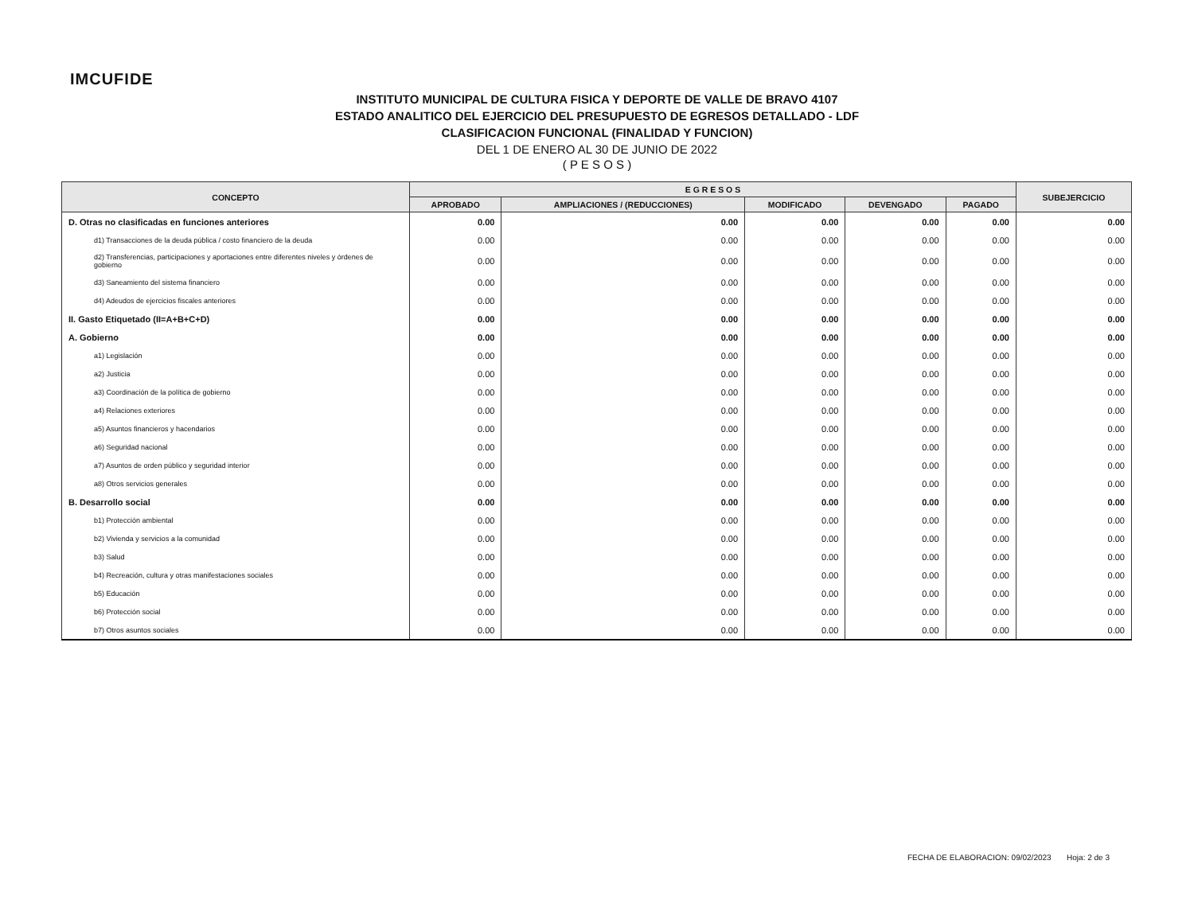IMCUFIDE
INSTITUTO MUNICIPAL DE CULTURA FISICA Y DEPORTE DE VALLE DE BRAVO 4107
ESTADO ANALITICO DEL EJERCICIO DEL PRESUPUESTO DE EGRESOS DETALLADO - LDF
CLASIFICACION FUNCIONAL (FINALIDAD Y FUNCION)
DEL 1 DE ENERO AL 30 DE JUNIO DE 2022
( P E S O S )
| CONCEPTO | E G R E S O S | | | | | SUBEJERCICIO |
| --- | --- | --- | --- | --- | --- | --- |
| | APROBADO | AMPLIACIONES / (REDUCCIONES) | MODIFICADO | DEVENGADO | PAGADO | |
| D. Otras no clasificadas en funciones anteriores | 0.00 | 0.00 | 0.00 | 0.00 | 0.00 | 0.00 |
| d1) Transacciones de la deuda pública / costo financiero de la deuda | 0.00 | 0.00 | 0.00 | 0.00 | 0.00 | 0.00 |
| d2) Transferencias, participaciones y aportaciones entre diferentes niveles y órdenes de gobierno | 0.00 | 0.00 | 0.00 | 0.00 | 0.00 | 0.00 |
| d3) Saneamiento del sistema financiero | 0.00 | 0.00 | 0.00 | 0.00 | 0.00 | 0.00 |
| d4) Adeudos de ejercicios fiscales anteriores | 0.00 | 0.00 | 0.00 | 0.00 | 0.00 | 0.00 |
| II. Gasto Etiquetado (II=A+B+C+D) | 0.00 | 0.00 | 0.00 | 0.00 | 0.00 | 0.00 |
| A. Gobierno | 0.00 | 0.00 | 0.00 | 0.00 | 0.00 | 0.00 |
| a1) Legislación | 0.00 | 0.00 | 0.00 | 0.00 | 0.00 | 0.00 |
| a2) Justicia | 0.00 | 0.00 | 0.00 | 0.00 | 0.00 | 0.00 |
| a3) Coordinación de la política de gobierno | 0.00 | 0.00 | 0.00 | 0.00 | 0.00 | 0.00 |
| a4) Relaciones exteriores | 0.00 | 0.00 | 0.00 | 0.00 | 0.00 | 0.00 |
| a5) Asuntos financieros y hacendarios | 0.00 | 0.00 | 0.00 | 0.00 | 0.00 | 0.00 |
| a6) Seguridad nacional | 0.00 | 0.00 | 0.00 | 0.00 | 0.00 | 0.00 |
| a7) Asuntos de orden público y seguridad interior | 0.00 | 0.00 | 0.00 | 0.00 | 0.00 | 0.00 |
| a8) Otros servicios generales | 0.00 | 0.00 | 0.00 | 0.00 | 0.00 | 0.00 |
| B. Desarrollo social | 0.00 | 0.00 | 0.00 | 0.00 | 0.00 | 0.00 |
| b1) Protección ambiental | 0.00 | 0.00 | 0.00 | 0.00 | 0.00 | 0.00 |
| b2) Vivienda y servicios a la comunidad | 0.00 | 0.00 | 0.00 | 0.00 | 0.00 | 0.00 |
| b3) Salud | 0.00 | 0.00 | 0.00 | 0.00 | 0.00 | 0.00 |
| b4) Recreación, cultura y otras manifestaciones sociales | 0.00 | 0.00 | 0.00 | 0.00 | 0.00 | 0.00 |
| b5) Educación | 0.00 | 0.00 | 0.00 | 0.00 | 0.00 | 0.00 |
| b6) Protección social | 0.00 | 0.00 | 0.00 | 0.00 | 0.00 | 0.00 |
| b7) Otros asuntos sociales | 0.00 | 0.00 | 0.00 | 0.00 | 0.00 | 0.00 |
FECHA DE ELABORACION: 09/02/2023 Hoja: 2 de 3